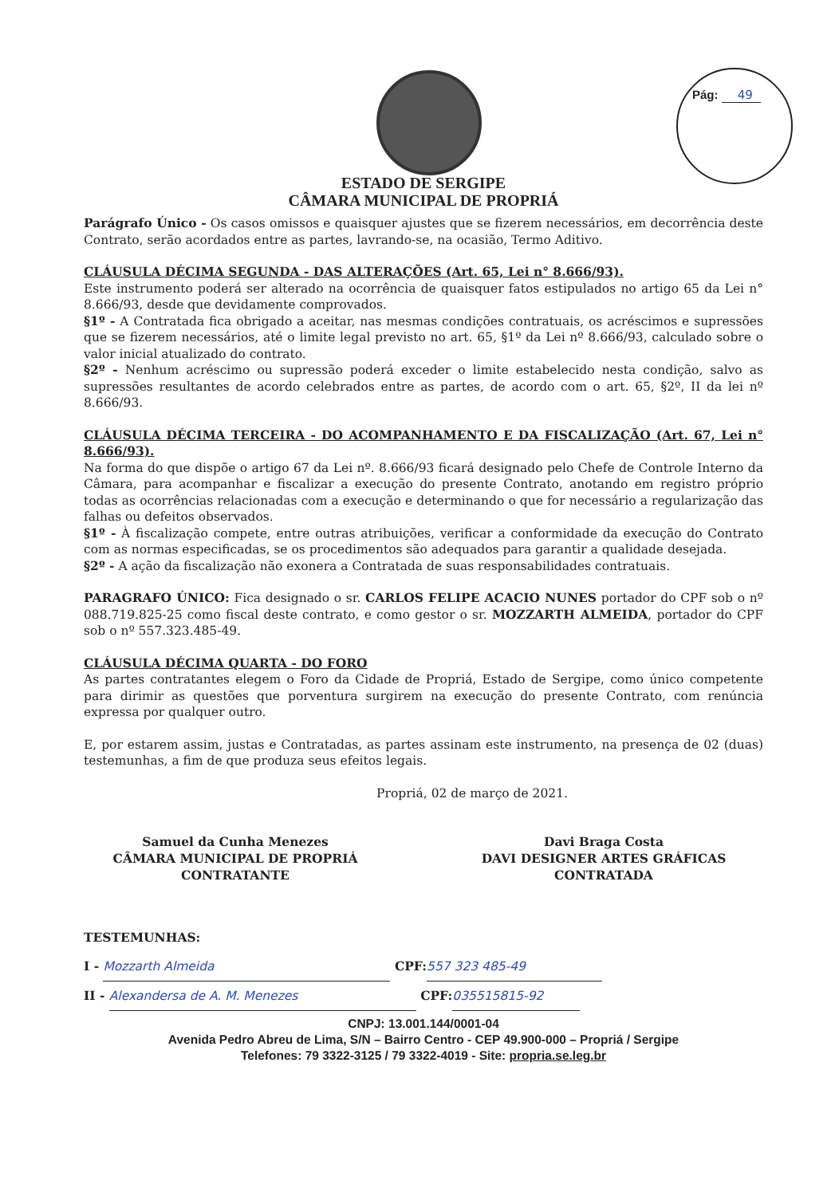Pág: 49
ESTADO DE SERGIPE
CÂMARA MUNICIPAL DE PROPRIÁ
Parágrafo Único - Os casos omissos e quaisquer ajustes que se fizerem necessários, em decorrência deste Contrato, serão acordados entre as partes, lavrando-se, na ocasião, Termo Aditivo.
CLÁUSULA DÉCIMA SEGUNDA - DAS ALTERAÇÕES (Art. 65, Lei n° 8.666/93).
Este instrumento poderá ser alterado na ocorrência de quaisquer fatos estipulados no artigo 65 da Lei n° 8.666/93, desde que devidamente comprovados.
§1º - A Contratada fica obrigado a aceitar, nas mesmas condições contratuais, os acréscimos e supressões que se fizerem necessários, até o limite legal previsto no art. 65, §1º da Lei nº 8.666/93, calculado sobre o valor inicial atualizado do contrato.
§2º - Nenhum acréscimo ou supressão poderá exceder o limite estabelecido nesta condição, salvo as supressões resultantes de acordo celebrados entre as partes, de acordo com o art. 65, §2º, II da lei nº 8.666/93.
CLÁUSULA DÉCIMA TERCEIRA - DO ACOMPANHAMENTO E DA FISCALIZAÇÃO (Art. 67, Lei n° 8.666/93).
Na forma do que dispõe o artigo 67 da Lei nº. 8.666/93 ficará designado pelo Chefe de Controle Interno da Câmara, para acompanhar e fiscalizar a execução do presente Contrato, anotando em registro próprio todas as ocorrências relacionadas com a execução e determinando o que for necessário a regularização das falhas ou defeitos observados.
§1º - À fiscalização compete, entre outras atribuições, verificar a conformidade da execução do Contrato com as normas especificadas, se os procedimentos são adequados para garantir a qualidade desejada.
§2º - A ação da fiscalização não exonera a Contratada de suas responsabilidades contratuais.
PARAGRAFO ÚNICO: Fica designado o sr. CARLOS FELIPE ACACIO NUNES portador do CPF sob o nº 088.719.825-25 como fiscal deste contrato, e como gestor o sr. MOZZARTH ALMEIDA, portador do CPF sob o nº 557.323.485-49.
CLÁUSULA DÉCIMA QUARTA - DO FORO
As partes contratantes elegem o Foro da Cidade de Propriá, Estado de Sergipe, como único competente para dirimir as questões que porventura surgirem na execução do presente Contrato, com renúncia expressa por qualquer outro.
E, por estarem assim, justas e Contratadas, as partes assinam este instrumento, na presença de 02 (duas) testemunhas, a fim de que produza seus efeitos legais.
Propriá, 02 de março de 2021.
Samuel da Cunha Menezes
CÂMARA MUNICIPAL DE PROPRIÁ
CONTRATANTE
Davi Braga Costa
DAVI DESIGNER ARTES GRÁFICAS
CONTRATADA
TESTEMUNHAS:
I - Mozzarth Almeida CPF: 557 323 485-49
II - Alexandersa de A. M. Menezes CPF: 035515815-92
CNPJ: 13.001.144/0001-04
Avenida Pedro Abreu de Lima, S/N – Bairro Centro - CEP 49.900-000 – Propriá / Sergipe
Telefones: 79 3322-3125 / 79 3322-4019 - Site: propria.se.leg.br